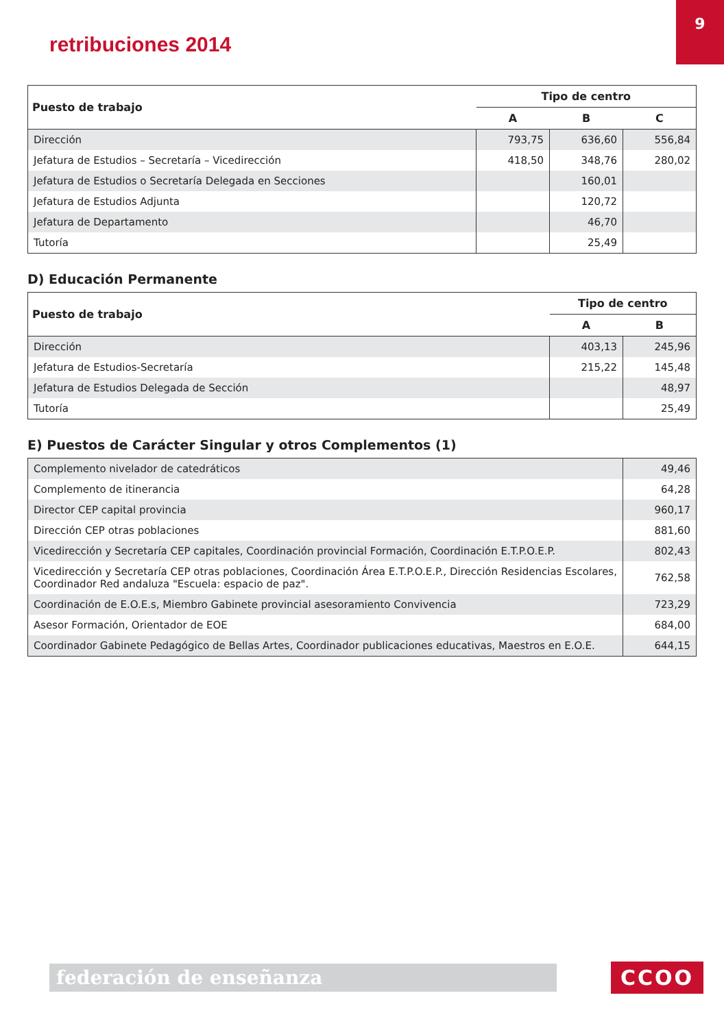retribuciones 2014
9
| Puesto de trabajo | Tipo de centro | | |
| --- | --- | --- | --- |
| | A | B | C |
| Dirección | 793,75 | 636,60 | 556,84 |
| Jefatura de Estudios – Secretaría – Vicedirección | 418,50 | 348,76 | 280,02 |
| Jefatura de Estudios o Secretaría Delegada en Secciones | | 160,01 | |
| Jefatura de Estudios Adjunta | | 120,72 | |
| Jefatura de Departamento | | 46,70 | |
| Tutoría | | 25,49 | |
D) Educación Permanente
| Puesto de trabajo | Tipo de centro | |
| --- | --- | --- |
| | A | B |
| Dirección | 403,13 | 245,96 |
| Jefatura de Estudios-Secretaría | 215,22 | 145,48 |
| Jefatura de Estudios Delegada de Sección | | 48,97 |
| Tutoría | | 25,49 |
E) Puestos de Carácter Singular y otros Complementos (1)
| Complemento nivelador de catedráticos | 49,46 |
| Complemento de itinerancia | 64,28 |
| Director CEP capital provincia | 960,17 |
| Dirección CEP otras poblaciones | 881,60 |
| Vicedirección y Secretaría CEP capitales, Coordinación provincial Formación, Coordinación E.T.P.O.E.P. | 802,43 |
| Vicedirección y Secretaría CEP otras poblaciones, Coordinación Área E.T.P.O.E.P., Dirección Residencias Escolares, Coordinador Red andaluza "Escuela: espacio de paz". | 762,58 |
| Coordinación de E.O.E.s, Miembro Gabinete provincial asesoramiento Convivencia | 723,29 |
| Asesor Formación, Orientador de EOE | 684,00 |
| Coordinador Gabinete Pedagógico de Bellas Artes, Coordinador publicaciones educativas, Maestros en E.O.E. | 644,15 |
federación de enseñanza CCOO